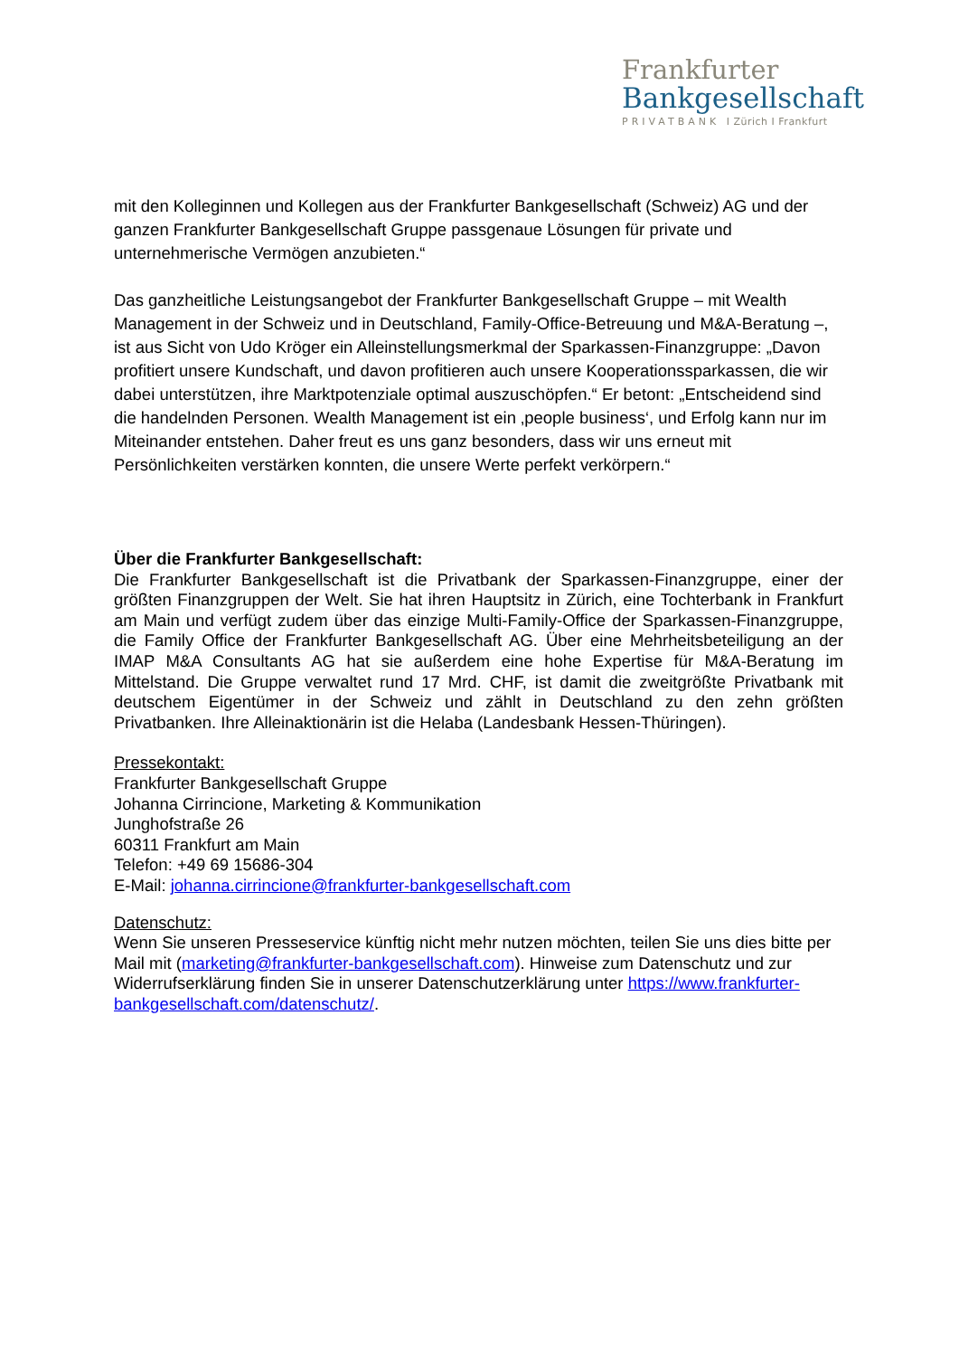Frankfurter
Bankgesellschaft
PRIVATBANK I Zürich I Frankfurt
mit den Kolleginnen und Kollegen aus der Frankfurter Bankgesellschaft (Schweiz) AG und der ganzen Frankfurter Bankgesellschaft Gruppe passgenaue Lösungen für private und unternehmerische Vermögen anzubieten.“
Das ganzheitliche Leistungsangebot der Frankfurter Bankgesellschaft Gruppe – mit Wealth Management in der Schweiz und in Deutschland, Family-Office-Betreuung und M&A-Beratung –, ist aus Sicht von Udo Kröger ein Alleinstellungsmerkmal der Sparkassen-Finanzgruppe: „Davon profitiert unsere Kundschaft, und davon profitieren auch unsere Kooperationssparkassen, die wir dabei unterstützen, ihre Marktpotenziale optimal auszuschöpfen.“ Er betont: „Entscheidend sind die handelnden Personen. Wealth Management ist ein ‚people business‘, und Erfolg kann nur im Miteinander entstehen. Daher freut es uns ganz besonders, dass wir uns erneut mit Persönlichkeiten verstärken konnten, die unsere Werte perfekt verkörpern.“
Über die Frankfurter Bankgesellschaft:
Die Frankfurter Bankgesellschaft ist die Privatbank der Sparkassen-Finanzgruppe, einer der größten Finanzgruppen der Welt. Sie hat ihren Hauptsitz in Zürich, eine Tochterbank in Frankfurt am Main und verfügt zudem über das einzige Multi-Family-Office der Sparkassen-Finanzgruppe, die Family Office der Frankfurter Bankgesellschaft AG. Über eine Mehrheitsbeteiligung an der IMAP M&A Consultants AG hat sie außerdem eine hohe Expertise für M&A-Beratung im Mittelstand. Die Gruppe verwaltet rund 17 Mrd. CHF, ist damit die zweitgrößte Privatbank mit deutschem Eigentümer in der Schweiz und zählt in Deutschland zu den zehn größten Privatbanken. Ihre Alleinaktionärin ist die Helaba (Landesbank Hessen-Thüringen).
Pressekontakt:
Frankfurter Bankgesellschaft Gruppe
Johanna Cirrincione, Marketing & Kommunikation
Junghofstraße 26
60311 Frankfurt am Main
Telefon: +49 69 15686-304
E-Mail: johanna.cirrincione@frankfurter-bankgesellschaft.com
Datenschutz:
Wenn Sie unseren Presseservice künftig nicht mehr nutzen möchten, teilen Sie uns dies bitte per Mail mit (marketing@frankfurter-bankgesellschaft.com). Hinweise zum Datenschutz und zur Widerrufserklärung finden Sie in unserer Datenschutzerklärung unter https://www.frankfurter-bankgesellschaft.com/datenschutz/.